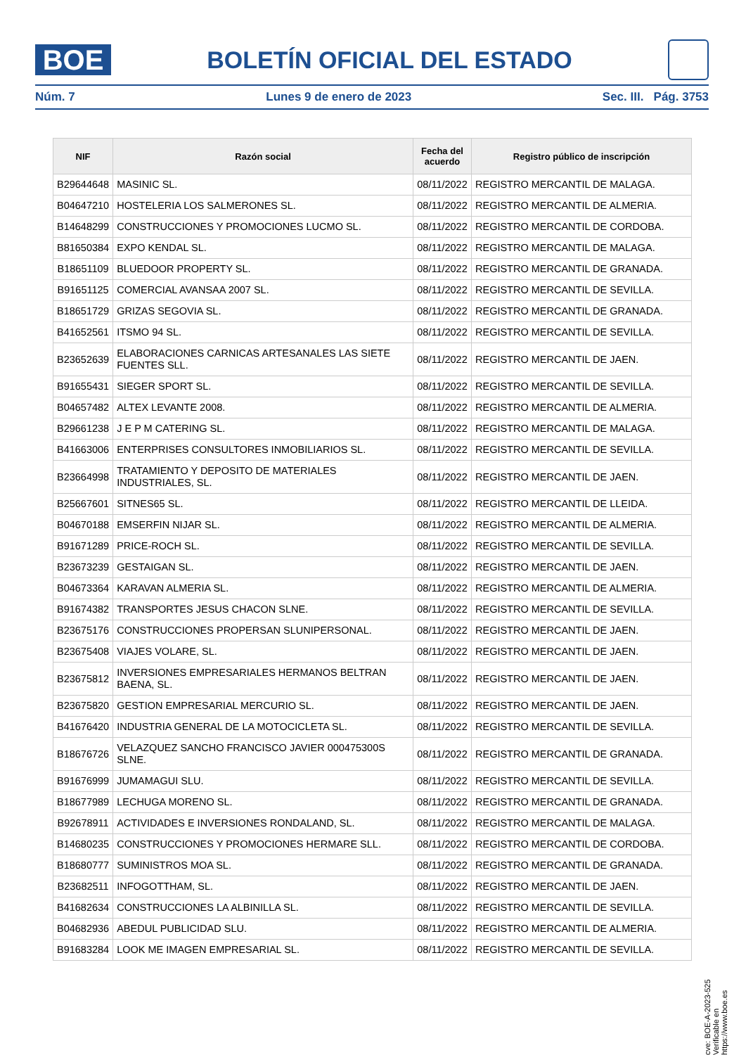BOE
BOLETÍN OFICIAL DEL ESTADO
Núm. 7 Lunes 9 de enero de 2023 Sec. III. Pág. 3753
| NIF | Razón social | Fecha del acuerdo | Registro público de inscripción |
| --- | --- | --- | --- |
| B29644648 | MASINIC SL. | 08/11/2022 | REGISTRO MERCANTIL DE MALAGA. |
| B04647210 | HOSTELERIA LOS SALMERONES SL. | 08/11/2022 | REGISTRO MERCANTIL DE ALMERIA. |
| B14648299 | CONSTRUCCIONES Y PROMOCIONES LUCMO SL. | 08/11/2022 | REGISTRO MERCANTIL DE CORDOBA. |
| B81650384 | EXPO KENDAL SL. | 08/11/2022 | REGISTRO MERCANTIL DE MALAGA. |
| B18651109 | BLUEDOOR PROPERTY SL. | 08/11/2022 | REGISTRO MERCANTIL DE GRANADA. |
| B91651125 | COMERCIAL AVANSAA 2007 SL. | 08/11/2022 | REGISTRO MERCANTIL DE SEVILLA. |
| B18651729 | GRIZAS SEGOVIA SL. | 08/11/2022 | REGISTRO MERCANTIL DE GRANADA. |
| B41652561 | ITSMO 94 SL. | 08/11/2022 | REGISTRO MERCANTIL DE SEVILLA. |
| B23652639 | ELABORACIONES CARNICAS ARTESANALES LAS SIETE FUENTES SLL. | 08/11/2022 | REGISTRO MERCANTIL DE JAEN. |
| B91655431 | SIEGER SPORT SL. | 08/11/2022 | REGISTRO MERCANTIL DE SEVILLA. |
| B04657482 | ALTEX LEVANTE 2008. | 08/11/2022 | REGISTRO MERCANTIL DE ALMERIA. |
| B29661238 | J E P M CATERING SL. | 08/11/2022 | REGISTRO MERCANTIL DE MALAGA. |
| B41663006 | ENTERPRISES CONSULTORES INMOBILIARIOS SL. | 08/11/2022 | REGISTRO MERCANTIL DE SEVILLA. |
| B23664998 | TRATAMIENTO Y DEPOSITO DE MATERIALES INDUSTRIALES, SL. | 08/11/2022 | REGISTRO MERCANTIL DE JAEN. |
| B25667601 | SITNES65 SL. | 08/11/2022 | REGISTRO MERCANTIL DE LLEIDA. |
| B04670188 | EMSERFIN NIJAR SL. | 08/11/2022 | REGISTRO MERCANTIL DE ALMERIA. |
| B91671289 | PRICE-ROCH SL. | 08/11/2022 | REGISTRO MERCANTIL DE SEVILLA. |
| B23673239 | GESTAIGAN SL. | 08/11/2022 | REGISTRO MERCANTIL DE JAEN. |
| B04673364 | KARAVAN ALMERIA SL. | 08/11/2022 | REGISTRO MERCANTIL DE ALMERIA. |
| B91674382 | TRANSPORTES JESUS CHACON SLNE. | 08/11/2022 | REGISTRO MERCANTIL DE SEVILLA. |
| B23675176 | CONSTRUCCIONES PROPERSAN SLUNIPERSONAL. | 08/11/2022 | REGISTRO MERCANTIL DE JAEN. |
| B23675408 | VIAJES VOLARE, SL. | 08/11/2022 | REGISTRO MERCANTIL DE JAEN. |
| B23675812 | INVERSIONES EMPRESARIALES HERMANOS BELTRAN BAENA, SL. | 08/11/2022 | REGISTRO MERCANTIL DE JAEN. |
| B23675820 | GESTION EMPRESARIAL MERCURIO SL. | 08/11/2022 | REGISTRO MERCANTIL DE JAEN. |
| B41676420 | INDUSTRIA GENERAL DE LA MOTOCICLETA SL. | 08/11/2022 | REGISTRO MERCANTIL DE SEVILLA. |
| B18676726 | VELAZQUEZ SANCHO FRANCISCO JAVIER 000475300S SLNE. | 08/11/2022 | REGISTRO MERCANTIL DE GRANADA. |
| B91676999 | JUMAMAGUI SLU. | 08/11/2022 | REGISTRO MERCANTIL DE SEVILLA. |
| B18677989 | LECHUGA MORENO SL. | 08/11/2022 | REGISTRO MERCANTIL DE GRANADA. |
| B92678911 | ACTIVIDADES E INVERSIONES RONDALAND, SL. | 08/11/2022 | REGISTRO MERCANTIL DE MALAGA. |
| B14680235 | CONSTRUCCIONES Y PROMOCIONES HERMARE SLL. | 08/11/2022 | REGISTRO MERCANTIL DE CORDOBA. |
| B18680777 | SUMINISTROS MOA SL. | 08/11/2022 | REGISTRO MERCANTIL DE GRANADA. |
| B23682511 | INFOGOTTHAM, SL. | 08/11/2022 | REGISTRO MERCANTIL DE JAEN. |
| B41682634 | CONSTRUCCIONES LA ALBINILLA SL. | 08/11/2022 | REGISTRO MERCANTIL DE SEVILLA. |
| B04682936 | ABEDUL PUBLICIDAD SLU. | 08/11/2022 | REGISTRO MERCANTIL DE ALMERIA. |
| B91683284 | LOOK ME IMAGEN EMPRESARIAL SL. | 08/11/2022 | REGISTRO MERCANTIL DE SEVILLA. |
cve: BOE-A-2023-525
Verificable en https://www.boe.es